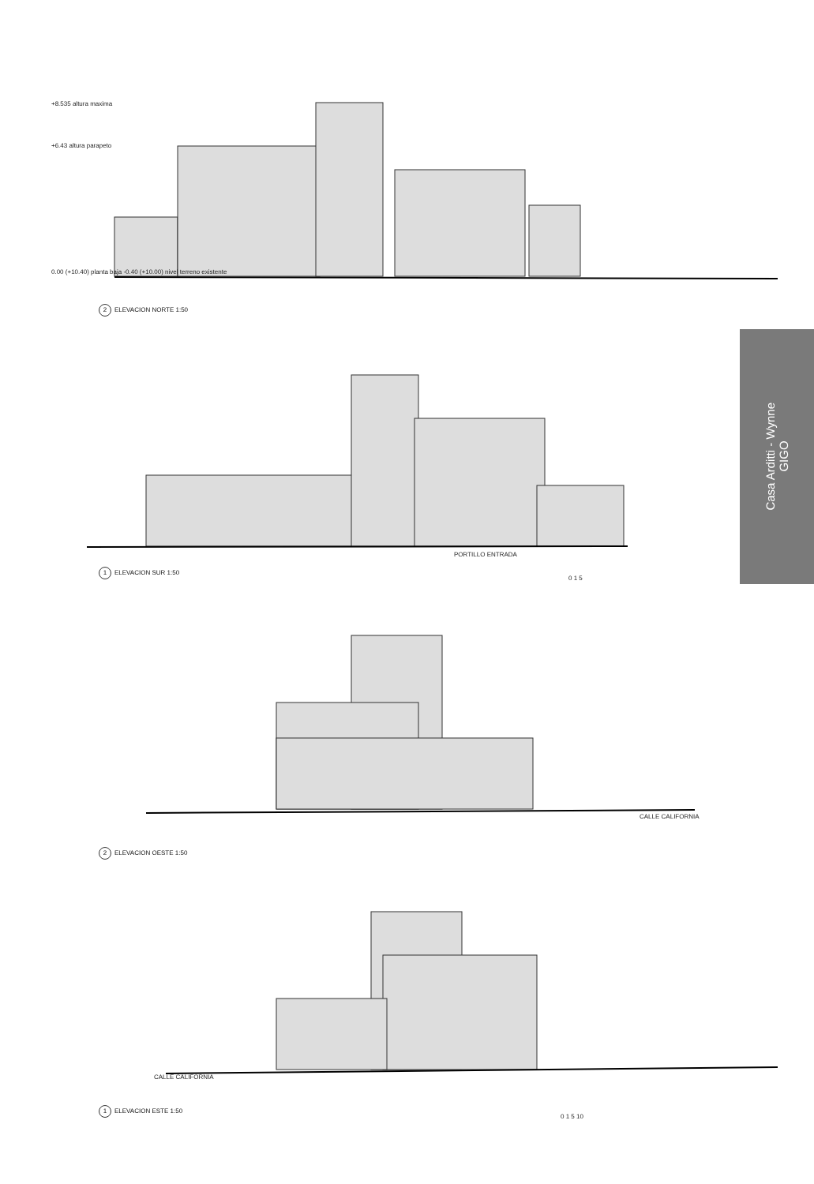Casa Arditti - Wynne
GIGO
+8.535 altura maxima
+6.43 altura parapeto
0.00 (+10.40) planta baja -0.40 (+10.00) nivel terreno existente
2 ELEVACION NORTE 1:50
PORTILLO ENTRADA
1 ELEVACION SUR 1:50
0 1 5
2 ELEVACION OESTE 1:50
CALLE CALIFORNIA
CALLE CALIFORNIA
1 ELEVACION ESTE 1:50
0 1 5 10